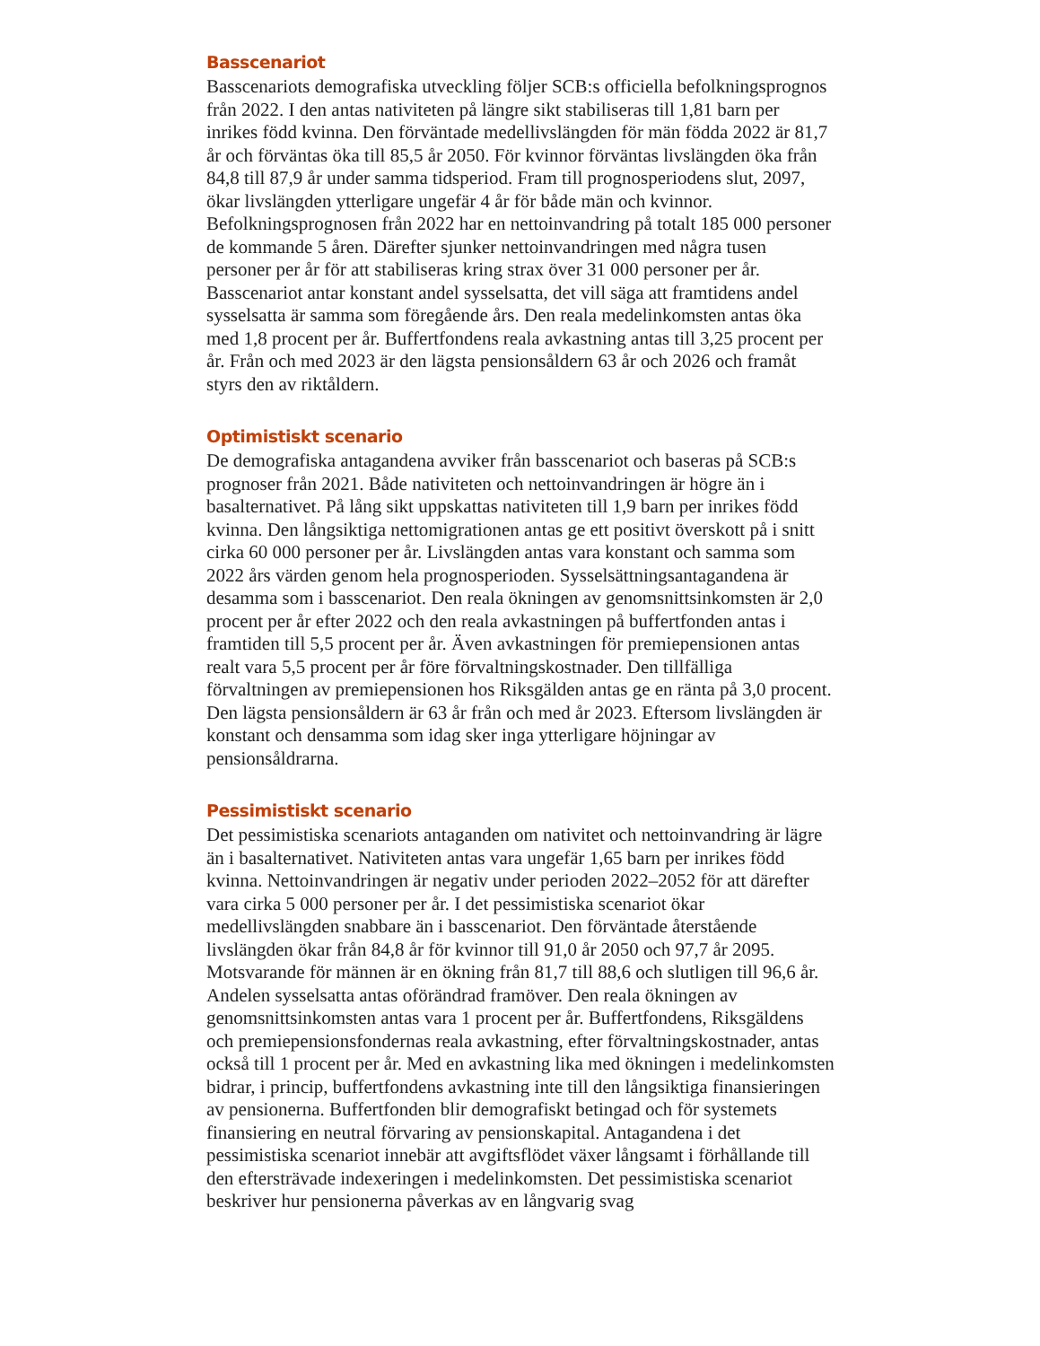Basscenariot
Basscenariots demografiska utveckling följer SCB:s officiella befolkningsprognos från 2022. I den antas nativiteten på längre sikt stabiliseras till 1,81 barn per inrikes född kvinna. Den förväntade medellivslängden för män födda 2022 är 81,7 år och förväntas öka till 85,5 år 2050. För kvinnor förväntas livslängden öka från 84,8 till 87,9 år under samma tidsperiod. Fram till prognosperiodens slut, 2097, ökar livslängden ytterligare ungefär 4 år för både män och kvinnor. Befolkningsprognosen från 2022 har en nettoinvandring på totalt 185 000 personer de kommande 5 åren. Därefter sjunker nettoinvandringen med några tusen personer per år för att stabiliseras kring strax över 31 000 personer per år. Basscenariot antar konstant andel sysselsatta, det vill säga att framtidens andel sysselsatta är samma som föregående års. Den reala medelinkomsten antas öka med 1,8 procent per år. Buffertfondens reala avkastning antas till 3,25 procent per år. Från och med 2023 är den lägsta pensionsåldern 63 år och 2026 och framåt styrs den av riktåldern.
Optimistiskt scenario
De demografiska antagandena avviker från basscenariot och baseras på SCB:s prognoser från 2021. Både nativiteten och nettoinvandringen är högre än i basalternativet. På lång sikt uppskattas nativiteten till 1,9 barn per inrikes född kvinna. Den långsiktiga nettomigrationen antas ge ett positivt överskott på i snitt cirka 60 000 personer per år. Livslängden antas vara konstant och samma som 2022 års värden genom hela prognosperioden. Sysselsättningsantagandena är desamma som i basscenariot. Den reala ökningen av genomsnittsinkomsten är 2,0 procent per år efter 2022 och den reala avkastningen på buffertfonden antas i framtiden till 5,5 procent per år. Även avkastningen för premiepensionen antas realt vara 5,5 procent per år före förvaltningskostnader. Den tillfälliga förvaltningen av premiepensionen hos Riksgälden antas ge en ränta på 3,0 procent. Den lägsta pensionsåldern är 63 år från och med år 2023. Eftersom livslängden är konstant och densamma som idag sker inga ytterligare höjningar av pensionsåldrarna.
Pessimistiskt scenario
Det pessimistiska scenariots antaganden om nativitet och nettoinvandring är lägre än i basalternativet. Nativiteten antas vara ungefär 1,65 barn per inrikes född kvinna. Nettoinvandringen är negativ under perioden 2022–2052 för att därefter vara cirka 5 000 personer per år. I det pessimistiska scenariot ökar medellivslängden snabbare än i basscenariot. Den förväntade återstående livslängden ökar från 84,8 år för kvinnor till 91,0 år 2050 och 97,7 år 2095. Motsvarande för männen är en ökning från 81,7 till 88,6 och slutligen till 96,6 år. Andelen sysselsatta antas oförändrad framöver. Den reala ökningen av genomsnittsinkomsten antas vara 1 procent per år. Buffertfondens, Riksgäldens och premiepensionsfondernas reala avkastning, efter förvaltningskostnader, antas också till 1 procent per år. Med en avkastning lika med ökningen i medelinkomsten bidrar, i princip, buffertfondens avkastning inte till den långsiktiga finansieringen av pensionerna. Buffertfonden blir demografiskt betingad och för systemets finansiering en neutral förvaring av pensionskapital. Antagandena i det pessimistiska scenariot innebär att avgiftsflödet växer långsamt i förhållande till den eftersträvade indexeringen i medelinkomsten. Det pessimistiska scenariot beskriver hur pensionerna påverkas av en långvarig svag